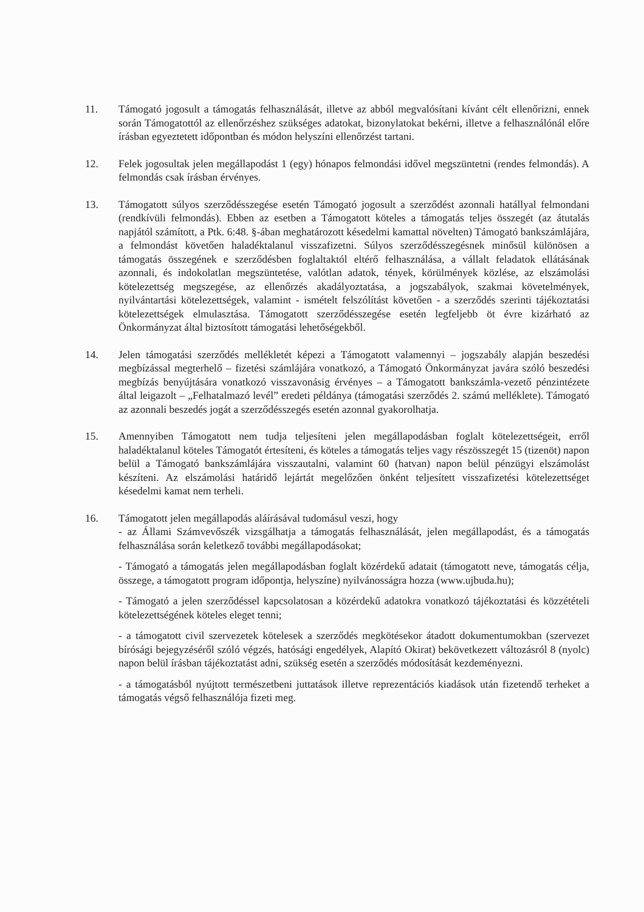11. Támogató jogosult a támogatás felhasználását, illetve az abból megvalósítani kívánt célt ellenőrizni, ennek során Támogatottól az ellenőrzéshez szükséges adatokat, bizonylatokat bekérni, illetve a felhasználónál előre írásban egyeztetett időpontban és módon helyszíni ellenőrzést tartani.
12. Felek jogosultak jelen megállapodást 1 (egy) hónapos felmondási idővel megszüntetni (rendes felmondás). A felmondás csak írásban érvényes.
13. Támogatott súlyos szerződésszegése esetén Támogató jogosult a szerződést azonnali hatállyal felmondani (rendkívüli felmondás). Ebben az esetben a Támogatott köteles a támogatás teljes összegét (az átutalás napjától számított, a Ptk. 6:48. §-ában meghatározott késedelmi kamattal növelten) Támogató bankszámlájára, a felmondást követően haladéktalanul visszafizetni. Súlyos szerződésszegésnek minősül különösen a támogatás összegének e szerződésben foglaltaktól eltérő felhasználása, a vállalt feladatok ellátásának azonnali, és indokolatlan megszüntetése, valótlan adatok, tények, körülmények közlése, az elszámolási kötelezettség megszegése, az ellenőrzés akadályoztatása, a jogszabályok, szakmai követelmények, nyilvántartási kötelezettségek, valamint - ismételt felszólítást követően - a szerződés szerinti tájékoztatási kötelezettségek elmulasztása. Támogatott szerződésszegése esetén legfeljebb öt évre kizárható az Önkormányzat által biztosított támogatási lehetőségekből.
14. Jelen támogatási szerződés mellékletét képezi a Támogatott valamennyi – jogszabály alapján beszedési megbízással megterhelő – fizetési számlájára vonatkozó, a Támogató Önkormányzat javára szóló beszedési megbízás benyújtására vonatkozó visszavonásig érvényes – a Támogatott bankszámla-vezető pénzintézete által leigazolt – „Felhatalmazó levél” eredeti példánya (támogatási szerződés 2. számú melléklete). Támogató az azonnali beszedés jogát a szerződésszegés esetén azonnal gyakorolhatja.
15. Amennyiben Támogatott nem tudja teljesíteni jelen megállapodásban foglalt kötelezettségeit, erről haladéktalanul köteles Támogatót értesíteni, és köteles a támogatás teljes vagy részösszegét 15 (tizenöt) napon belül a Támogató bankszámlájára visszautalni, valamint 60 (hatvan) napon belül pénzügyi elszámolást készíteni. Az elszámolási határidő lejártát megelőzően önként teljesített visszafizetési kötelezettséget késedelmi kamat nem terheli.
16. Támogatott jelen megállapodás aláírásával tudomásul veszi, hogy
- az Állami Számvevőszék vizsgálhatja a támogatás felhasználását, jelen megállapodást, és a támogatás felhasználása során keletkező további megállapodásokat;
- Támogató a támogatás jelen megállapodásban foglalt közérdekű adatait (támogatott neve, támogatás célja, összege, a támogatott program időpontja, helyszíne) nyilvánosságra hozza (www.ujbuda.hu);
- Támogató a jelen szerződéssel kapcsolatosan a közérdekű adatokra vonatkozó tájékoztatási és közzétételi kötelezettségének köteles eleget tenni;
- a támogatott civil szervezetek kötelesek a szerződés megkötésekor átadott dokumentumokban (szervezet bírósági bejegyzéséről szóló végzés, hatósági engedélyek, Alapító Okirat) bekövetkezett változásról 8 (nyolc) napon belül írásban tájékoztatást adni, szükség esetén a szerződés módosítását kezdeményezni.
- a támogatásból nyújtott természetbeni juttatások illetve reprezentációs kiadások után fizetendő terheket a támogatás végső felhasználója fizeti meg.